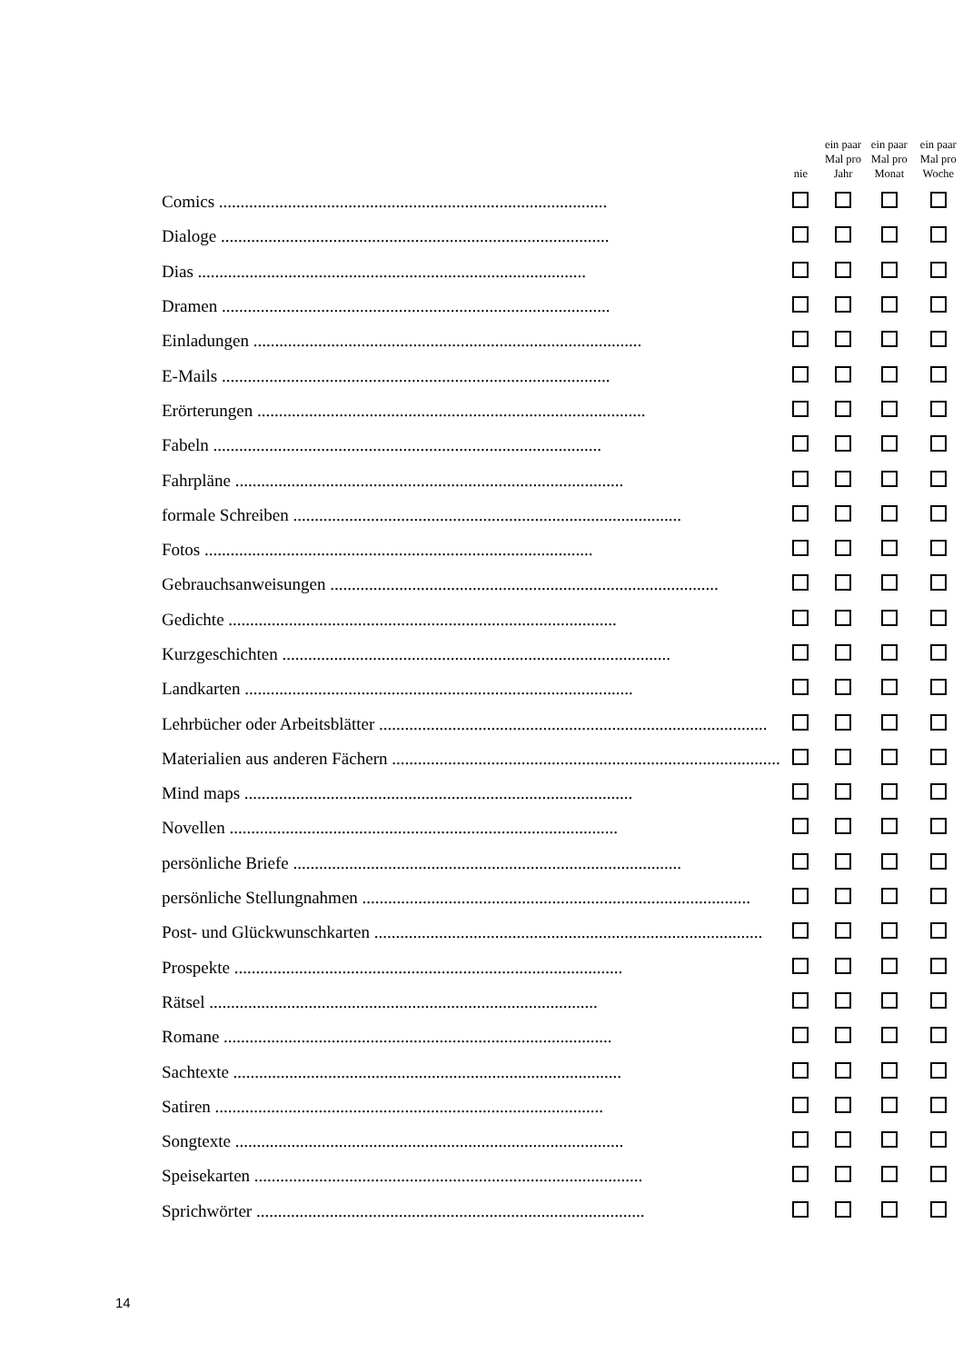| | nie | ein paar Mal pro Jahr | ein paar Mal pro Monat | ein paar Mal pro Woche |
| --- | --- | --- | --- | --- |
| Comics .......................................................................................... | | | | |
| Dialoge .......................................................................................... | | | | |
| Dias .......................................................................................... | | | | |
| Dramen .......................................................................................... | | | | |
| Einladungen .......................................................................................... | | | | |
| E-Mails .......................................................................................... | | | | |
| Erörterungen .......................................................................................... | | | | |
| Fabeln .......................................................................................... | | | | |
| Fahrpläne .......................................................................................... | | | | |
| formale Schreiben .......................................................................................... | | | | |
| Fotos .......................................................................................... | | | | |
| Gebrauchsanweisungen .......................................................................................... | | | | |
| Gedichte .......................................................................................... | | | | |
| Kurzgeschichten .......................................................................................... | | | | |
| Landkarten .......................................................................................... | | | | |
| Lehrbücher oder Arbeitsblätter .......................................................................................... | | | | |
| Materialien aus anderen Fächern .......................................................................................... | | | | |
| Mind maps .......................................................................................... | | | | |
| Novellen .......................................................................................... | | | | |
| persönliche Briefe .......................................................................................... | | | | |
| persönliche Stellungnahmen .......................................................................................... | | | | |
| Post- und Glückwunschkarten .......................................................................................... | | | | |
| Prospekte .......................................................................................... | | | | |
| Rätsel .......................................................................................... | | | | |
| Romane .......................................................................................... | | | | |
| Sachtexte .......................................................................................... | | | | |
| Satiren .......................................................................................... | | | | |
| Songtexte .......................................................................................... | | | | |
| Speisekarten .......................................................................................... | | | | |
| Sprichwörter .......................................................................................... | | | | |
14